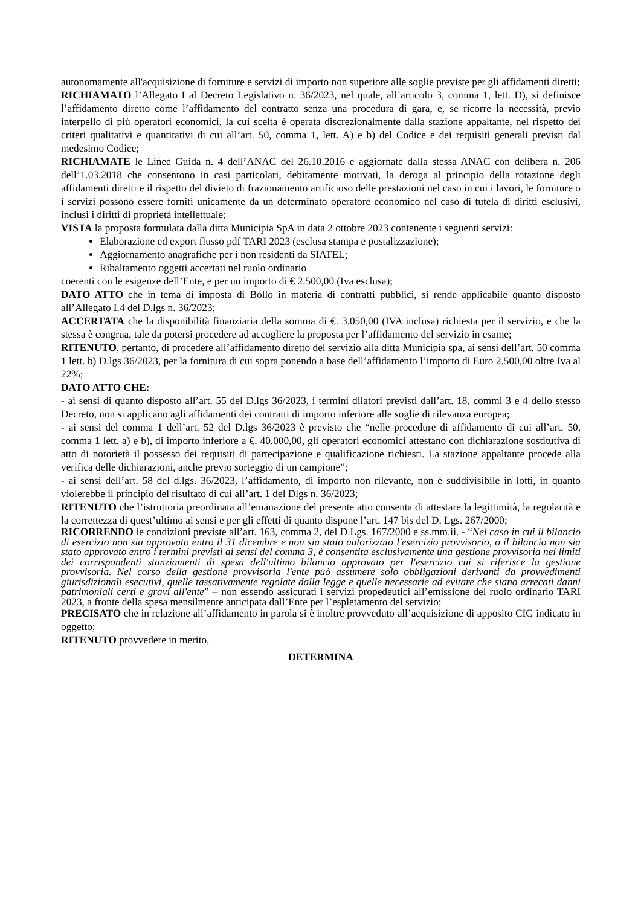autonomamente all'acquisizione di forniture e servizi di importo non superiore alle soglie previste per gli affidamenti diretti;
RICHIAMATO l’Allegato I al Decreto Legislativo n. 36/2023, nel quale, all’articolo 3, comma 1, lett. D), si definisce l’affidamento diretto come l’affidamento del contratto senza una procedura di gara, e, se ricorre la necessità, previo interpello di più operatori economici, la cui scelta è operata discrezionalmente dalla stazione appaltante, nel rispetto dei criteri qualitativi e quantitativi di cui all’art. 50, comma 1, lett. A) e b) del Codice e dei requisiti generali previsti dal medesimo Codice;
RICHIAMATE le Linee Guida n. 4 dell’ANAC del 26.10.2016 e aggiornate dalla stessa ANAC con delibera n. 206 dell’1.03.2018 che consentono in casi particolari, debitamente motivati, la deroga al principio della rotazione degli affidamenti diretti e il rispetto del divieto di frazionamento artificioso delle prestazioni nel caso in cui i lavori, le forniture o i servizi possono essere forniti unicamente da un determinato operatore economico nel caso di tutela di diritti esclusivi, inclusi i diritti di proprietà intellettuale;
VISTA la proposta formulata dalla ditta Municipia SpA in data 2 ottobre 2023 contenente i seguenti servizi:
Elaborazione ed export flusso pdf TARI 2023 (esclusa stampa e postalizzazione);
Aggiornamento anagrafiche per i non residenti da SIATEL;
Ribaltamento oggetti accertati nel ruolo ordinario
coerenti con le esigenze dell’Ente, e per un importo di € 2.500,00 (Iva esclusa);
DATO ATTO che in tema di imposta di Bollo in materia di contratti pubblici, si rende applicabile quanto disposto all’Allegato I.4 del D.lgs n. 36/2023;
ACCERTATA che la disponibilità finanziaria della somma di €. 3.050,00 (IVA inclusa) richiesta per il servizio, e che la stessa è congrua, tale da potersi procedere ad accogliere la proposta per l’affidamento del servizio in esame;
RITENUTO, pertanto, di procedere all’affidamento diretto del servizio alla ditta Municipia spa, ai sensi dell’art. 50 comma 1 lett. b) D.lgs 36/2023, per la fornitura di cui sopra ponendo a base dell’affidamento l’importo di Euro 2.500,00 oltre Iva al 22%;
DATO ATTO CHE:
- ai sensi di quanto disposto all’art. 55 del D.lgs 36/2023, i termini dilatori previsti dall’art. 18, commi 3 e 4 dello stesso Decreto, non si applicano agli affidamenti dei contratti di importo inferiore alle soglie di rilevanza europea;
- ai sensi del comma 1 dell’art. 52 del D.lgs 36/2023 è previsto che “nelle procedure di affidamento di cui all’art. 50, comma 1 lett. a) e b), di importo inferiore a €. 40.000,00, gli operatori economici attestano con dichiarazione sostitutiva di atto di notorietà il possesso dei requisiti di partecipazione e qualificazione richiesti. La stazione appaltante procede alla verifica delle dichiarazioni, anche previo sorteggio di un campione”;
- ai sensi dell’art. 58 del d.lgs. 36/2023, l’affidamento, di importo non rilevante, non è suddivisibile in lotti, in quanto violerebbe il principio del risultato di cui all’art. 1 del Dlgs n. 36/2023;
RITENUTO che l’istruttoria preordinata all’emanazione del presente atto consenta di attestare la legittimità, la regolarità e la correttezza di quest’ultimo ai sensi e per gli effetti di quanto dispone l’art. 147 bis del D. Lgs. 267/2000;
RICORRENDO le condizioni previste all’art. 163, comma 2, del D.Lgs. 167/2000 e ss.mm.ii. - “Nel caso in cui il bilancio di esercizio non sia approvato entro il 31 dicembre e non sia stato autorizzato l'esercizio provvisorio, o il bilancio non sia stato approvato entro i termini previsti ai sensi del comma 3, è consentita esclusivamente una gestione provvisoria nei limiti dei corrispondenti stanziamenti di spesa dell'ultimo bilancio approvato per l'esercizio cui si riferisce la gestione provvisoria. Nel corso della gestione provvisoria l'ente può assumere solo obbligazioni derivanti da provvedimenti giurisdizionali esecutivi, quelle tassativamente regolate dalla legge e quelle necessarie ad evitare che siano arrecati danni patrimoniali certi e gravi all'ente” – non essendo assicurati i servizi propedeutici all’emissione del ruolo ordinario TARI 2023, a fronte della spesa mensilmente anticipata dall’Ente per l’espletamento del servizio;
PRECISATO che in relazione all’affidamento in parola si è inoltre provveduto all’acquisizione di apposito CIG indicato in oggetto;
RITENUTO provvedere in merito,
DETERMINA